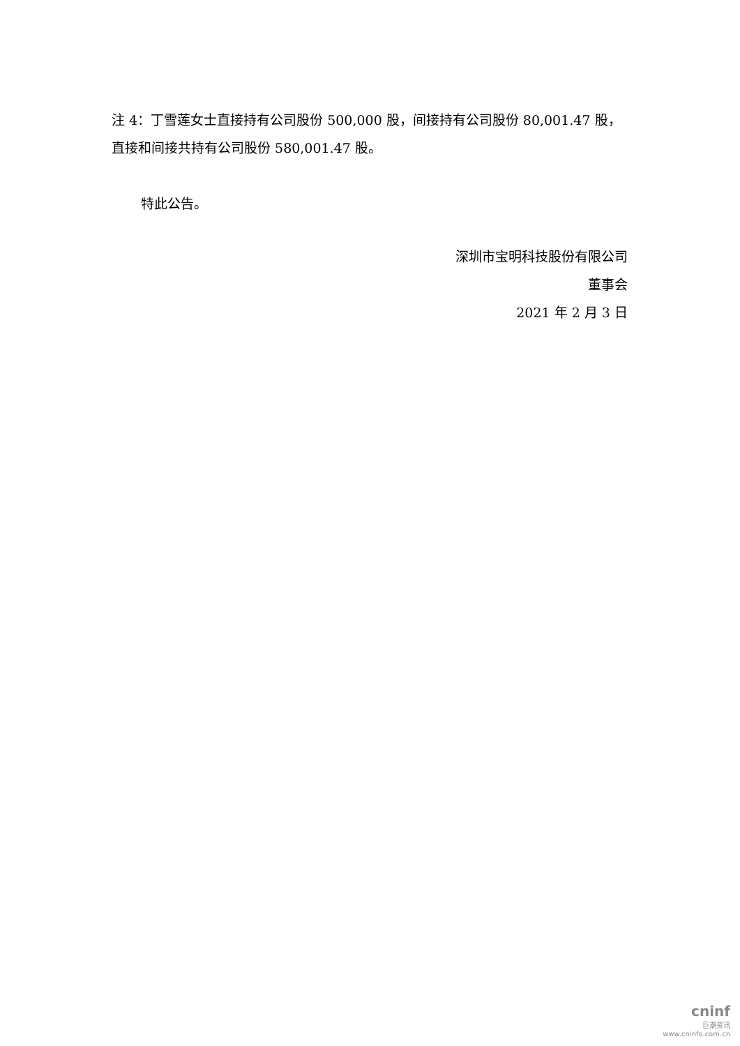注 4：丁雪莲女士直接持有公司股份 500,000 股，间接持有公司股份 80,001.47 股，直接和间接共持有公司股份 580,001.47 股。
特此公告。
深圳市宝明科技股份有限公司
董事会
2021 年 2 月 3 日
cninf
巨潮资讯
www.cninfo.com.cn